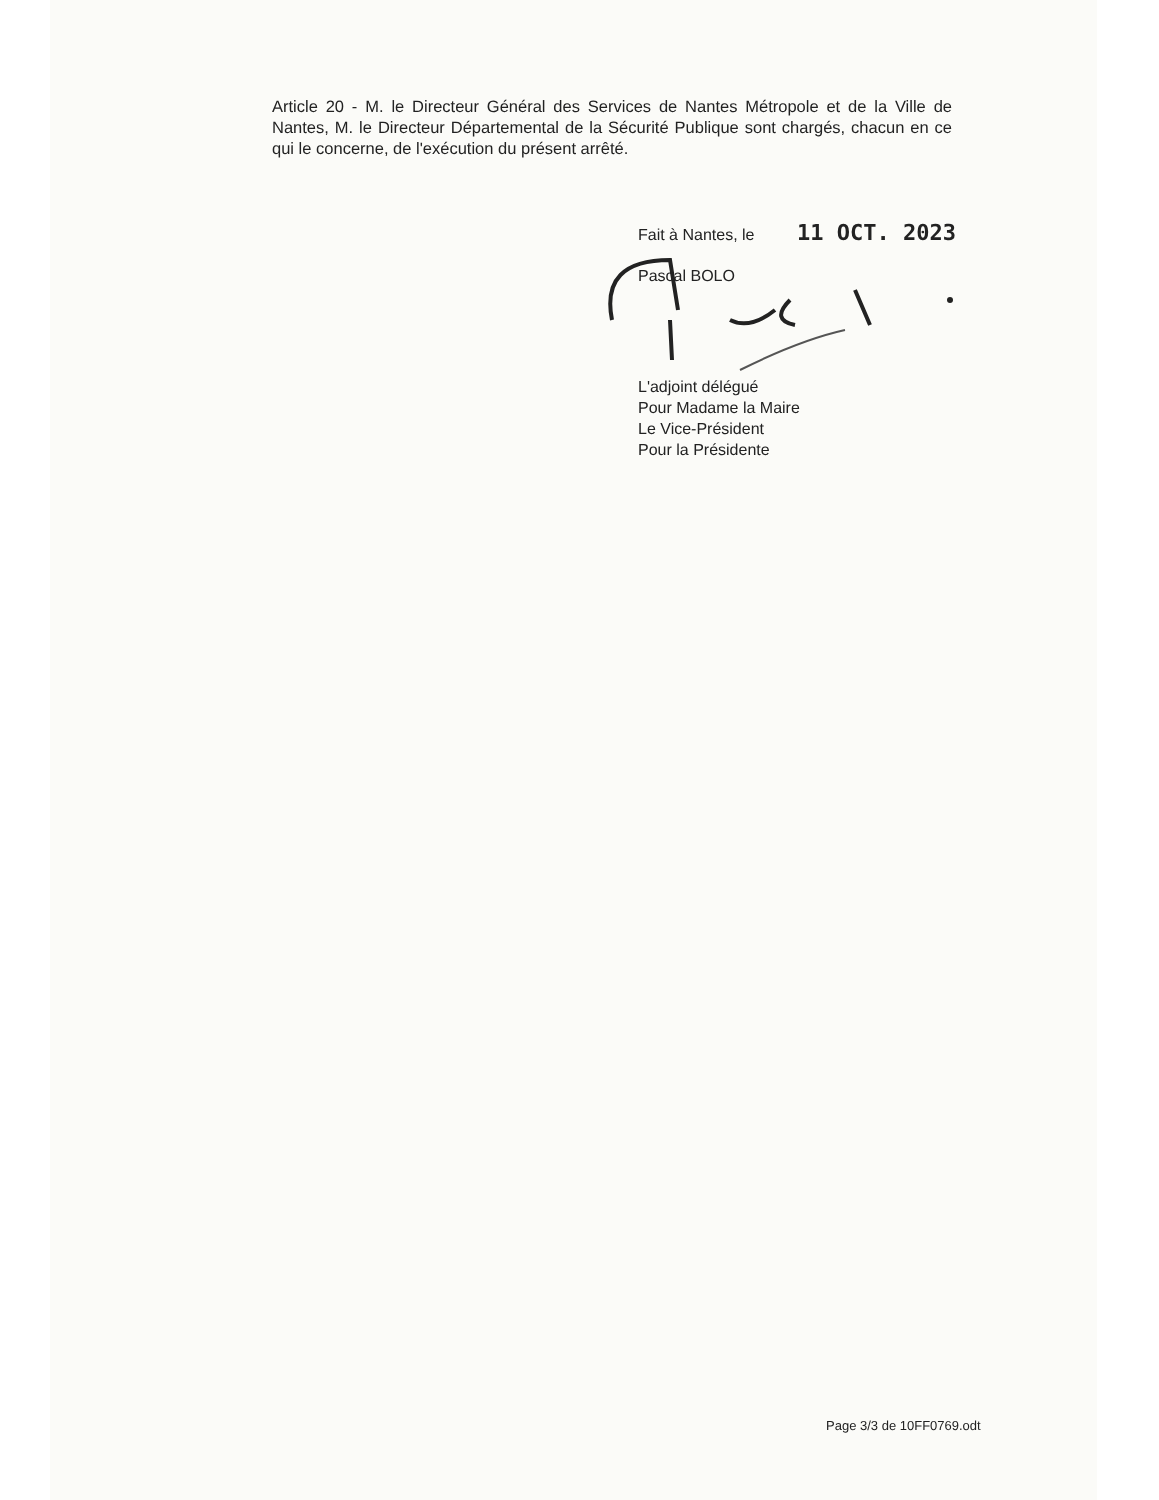Article 20 - M. le Directeur Général des Services de Nantes Métropole et de la Ville de Nantes, M. le Directeur Départemental de la Sécurité Publique sont chargés, chacun en ce qui le concerne, de l'exécution du présent arrêté.
Fait à Nantes, le 11 OCT. 2023
Pascal BOLO
L'adjoint délégué
Pour Madame la Maire
Le Vice-Président
Pour la Présidente
Page 3/3 de 10FF0769.odt